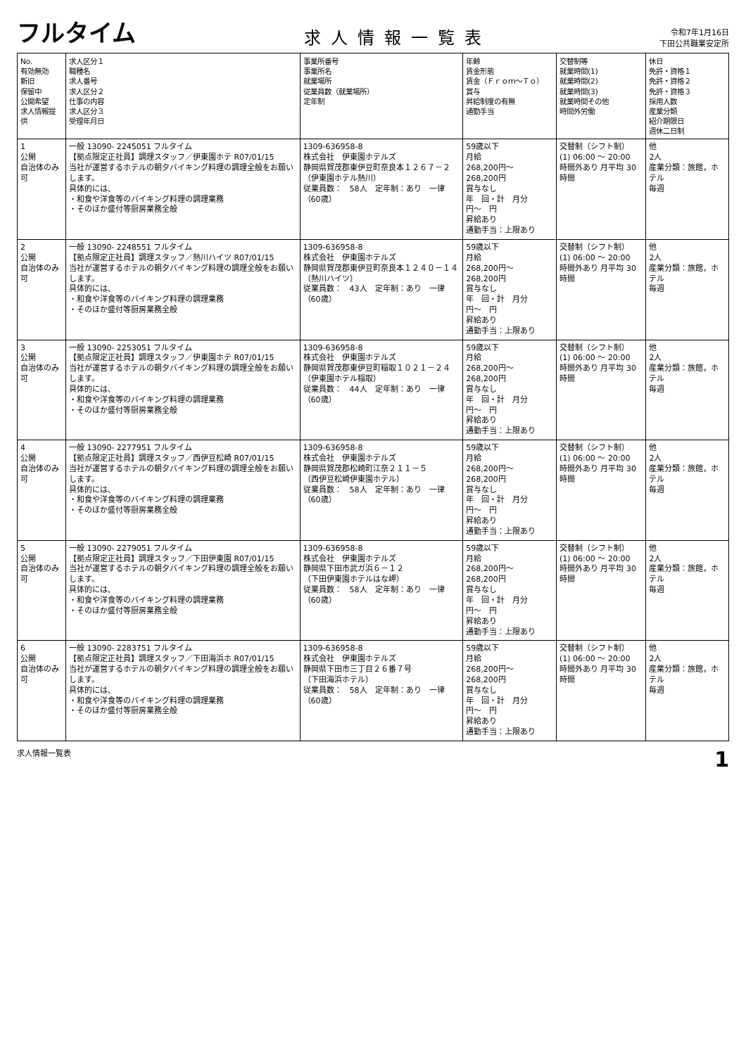フルタイム
求人情報一覧表
令和7年1月16日
下田公共職業安定所
| No. 有効無効 新旧 保留中 公開希望 求人情報提供 | 求人区分１ 職種名 求人番号 求人区分２ 仕事の内容 求人区分３ 受理年月日 | 事業所番号 事業所名 就業場所 従業員数（就業場所） 定年制 | 年齢 賃金形態 賃金（Ｆｒｏｍ～Ｔｏ） 賞与 昇給制度の有無 通勤手当 | 交替制等 就業時間(1) 就業時間(2) 就業時間(3) 就業時間その他 時間外労働 | 休日 免許・資格１ 免許・資格２ 免許・資格３ 採用人数 産業分類 紹介期限日 週休二日制 |
| --- | --- | --- | --- | --- | --- |
| 1 公開 自治体のみ可 | 一般 13090- 2245051 フルタイム 【拠点限定正社員】調理スタッフ／伊東園ホテ R07/01/15 当社が運営するホテルの朝夕バイキング料理の調理全般をお願いします。 具体的には、 ・和食や洋食等のバイキング料理の調理業務 ・そのほか盛付等厨房業務全般 | 1309-636958-8 株式会社 伊東園ホテルズ 静岡県賀茂郡東伊豆町奈良本１２６７－２ （伊東園ホテル熱川） 従業員数： 58人 定年制：あり 一律（60歳） | 59歳以下 月給 268,200円～ 268,200円 賞与なし 年 回・計 月分 円～ 円 昇給あり 通勤手当：上限あり | 交替制（シフト制） (1) 06:00 ～ 20:00 時間外あり 月平均 30時間 | 他 2人 産業分類：旅館，ホテル 毎週 |
| 2 公開 自治体のみ可 | 一般 13090- 2248551 フルタイム 【拠点限定正社員】調理スタッフ／熱川ハイツ R07/01/15 当社が運営するホテルの朝夕バイキング料理の調理全般をお願いします。 具体的には、 ・和食や洋食等のバイキング料理の調理業務 ・そのほか盛付等厨房業務全般 | 1309-636958-8 株式会社 伊東園ホテルズ 静岡県賀茂郡東伊豆町奈良本１２４０－１４ （熱川ハイツ） 従業員数： 43人 定年制：あり 一律（60歳） | 59歳以下 月給 268,200円～ 268,200円 賞与なし 年 回・計 月分 円～ 円 昇給あり 通勤手当：上限あり | 交替制（シフト制） (1) 06:00 ～ 20:00 時間外あり 月平均 30時間 | 他 2人 産業分類：旅館，ホテル 毎週 |
| 3 公開 自治体のみ可 | 一般 13090- 2253051 フルタイム 【拠点限定正社員】調理スタッフ／伊東園ホテ R07/01/15 当社が運営するホテルの朝夕バイキング料理の調理全般をお願いします。 具体的には、 ・和食や洋食等のバイキング料理の調理業務 ・そのほか盛付等厨房業務全般 | 1309-636958-8 株式会社 伊東園ホテルズ 静岡県賀茂郡東伊豆町稲取１０２１－２４ （伊東園ホテル稲取） 従業員数： 44人 定年制：あり 一律（60歳） | 59歳以下 月給 268,200円～ 268,200円 賞与なし 年 回・計 月分 円～ 円 昇給あり 通勤手当：上限あり | 交替制（シフト制） (1) 06:00 ～ 20:00 時間外あり 月平均 30時間 | 他 2人 産業分類：旅館，ホテル 毎週 |
| 4 公開 自治体のみ可 | 一般 13090- 2277951 フルタイム 【拠点限定正社員】調理スタッフ／西伊豆松崎 R07/01/15 当社が運営するホテルの朝夕バイキング料理の調理全般をお願いします。 具体的には、 ・和食や洋食等のバイキング料理の調理業務 ・そのほか盛付等厨房業務全般 | 1309-636958-8 株式会社 伊東園ホテルズ 静岡県賀茂郡松崎町江奈２１１－５ （西伊豆松崎伊東園ホテル） 従業員数： 58人 定年制：あり 一律（60歳） | 59歳以下 月給 268,200円～ 268,200円 賞与なし 年 回・計 月分 円～ 円 昇給あり 通勤手当：上限あり | 交替制（シフト制） (1) 06:00 ～ 20:00 時間外あり 月平均 30時間 | 他 2人 産業分類：旅館，ホテル 毎週 |
| 5 公開 自治体のみ可 | 一般 13090- 2279051 フルタイム 【拠点限定正社員】調理スタッフ／下田伊東園 R07/01/15 当社が運営するホテルの朝夕バイキング料理の調理全般をお願いします。 具体的には、 ・和食や洋食等のバイキング料理の調理業務 ・そのほか盛付等厨房業務全般 | 1309-636958-8 株式会社 伊東園ホテルズ 静岡県下田市武ガ浜６－１２ （下田伊東園ホテルはな岬） 従業員数： 58人 定年制：あり 一律（60歳） | 59歳以下 月給 268,200円～ 268,200円 賞与なし 年 回・計 月分 円～ 円 昇給あり 通勤手当：上限あり | 交替制（シフト制） (1) 06:00 ～ 20:00 時間外あり 月平均 30時間 | 他 2人 産業分類：旅館，ホテル 毎週 |
| 6 公開 自治体のみ可 | 一般 13090- 2283751 フルタイム 【拠点限定正社員】調理スタッフ／下田海浜ホ R07/01/15 当社が運営するホテルの朝夕バイキング料理の調理全般をお願いします。 具体的には、 ・和食や洋食等のバイキング料理の調理業務 ・そのほか盛付等厨房業務全般 | 1309-636958-8 株式会社 伊東園ホテルズ 静岡県下田市三丁目２６番７号 （下田海浜ホテル） 従業員数： 58人 定年制：あり 一律（60歳） | 59歳以下 月給 268,200円～ 268,200円 賞与なし 年 回・計 月分 円～ 円 昇給あり 通勤手当：上限あり | 交替制（シフト制） (1) 06:00 ～ 20:00 時間外あり 月平均 30時間 | 他 2人 産業分類：旅館，ホテル 毎週 |
求人情報一覧表 1